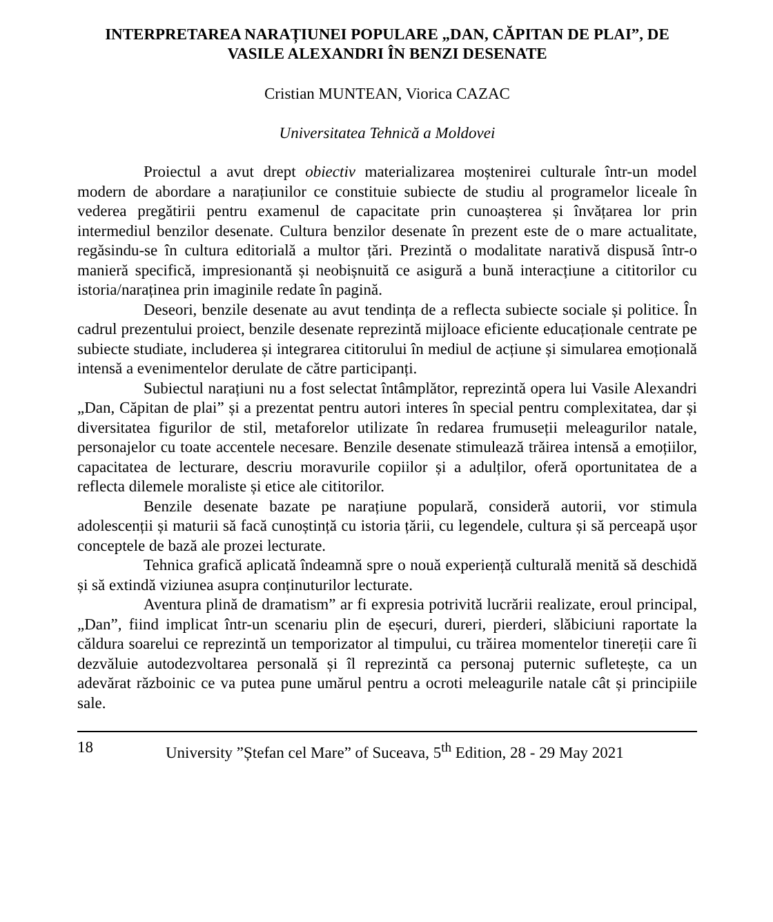INTERPRETAREA NARAȚIUNEI POPULARE „DAN, CĂPITAN DE PLAI”, DE VASILE ALEXANDRI ÎN BENZI DESENATE
Cristian MUNTEAN, Viorica CAZAC
Universitatea Tehnică a Moldovei
Proiectul a avut drept obiectiv materializarea moștenirei culturale într-un model modern de abordare a narațiunilor ce constituie subiecte de studiu al programelor liceale în vederea pregătirii pentru examenul de capacitate prin cunoașterea și învățarea lor prin intermediul benzilor desenate. Cultura benzilor desenate în prezent este de o mare actualitate, regăsindu-se în cultura editorială a multor țări. Prezintă o modalitate narativă dispusă într-o manieră specifică, impresionantă și neobișnuită ce asigură a bună interacțiune a cititorilor cu istoria/naraținea prin imaginile redate în pagină.
Deseori, benzile desenate au avut tendința de a reflecta subiecte sociale și politice. În cadrul prezentului proiect, benzile desenate reprezintă mijloace eficiente educaționale centrate pe subiecte studiate, includerea și integrarea cititorului în mediul de acțiune și simularea emoțională intensă a evenimentelor derulate de către participanți.
Subiectul narațiuni nu a fost selectat întâmplător, reprezintă opera lui Vasile Alexandri „Dan, Căpitan de plai” și a prezentat pentru autori interes în special pentru complexitatea, dar și diversitatea figurilor de stil, metaforelor utilizate în redarea frumuseții meleagurilor natale, personajelor cu toate accentele necesare. Benzile desenate stimulează trăirea intensă a emoțiilor, capacitatea de lecturare, descriu moravurile copiilor și a adulților, oferă oportunitatea de a reflecta dilemele moraliste și etice ale cititorilor.
Benzile desenate bazate pe narațiune populară, consideră autorii, vor stimula adolescenții și maturii să facă cunoștință cu istoria țării, cu legendele, cultura și să perceapă ușor conceptele de bază ale prozei lecturate.
Tehnica grafică aplicată îndeamnă spre o nouă experiență culturală menită să deschidă și să extindă viziunea asupra conținuturilor lecturate.
Aventura plină de dramatism” ar fi expresia potrivită lucrării realizate, eroul principal, „Dan”, fiind implicat într-un scenariu plin de eșecuri, dureri, pierderi, slăbiciuni raportate la căldura soarelui ce reprezintă un temporizator al timpului, cu trăirea momentelor tinereții care îi dezvăluie autodezvoltarea personală și îl reprezintă ca personaj puternic sufletește, ca un adevărat războinic ce va putea pune umărul pentru a ocroti meleagurile natale cât și principiile sale.
18 University ”Ștefan cel Mare” of Suceava, 5<sup>th</sup> Edition, 28 - 29 May 2021